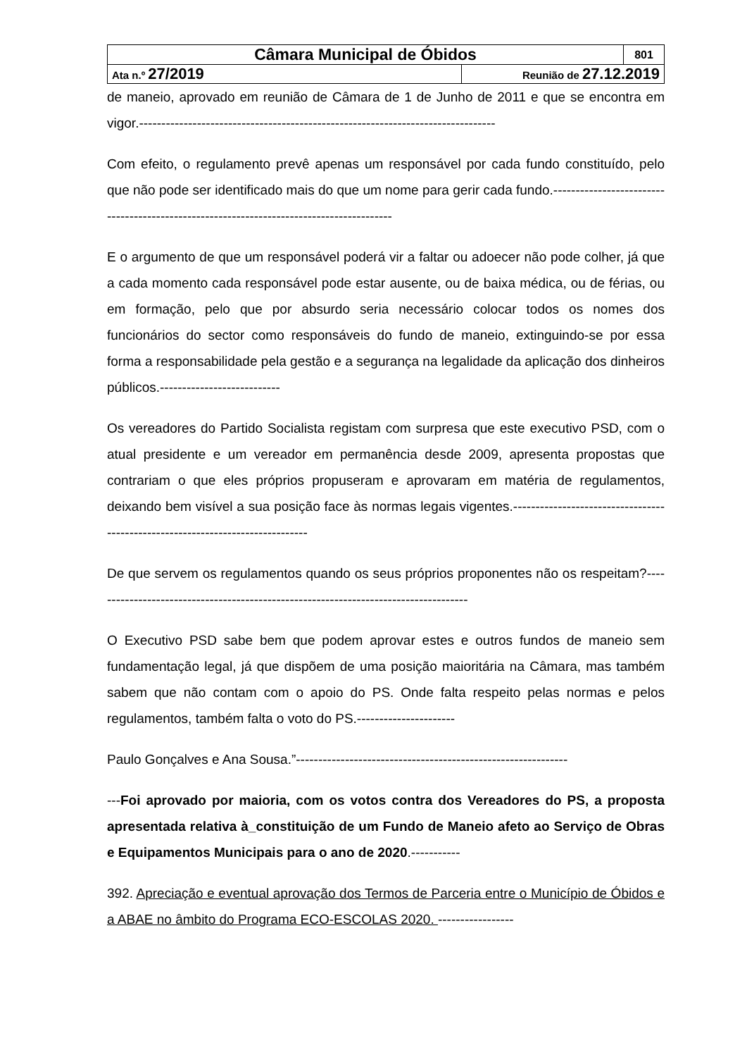| Câmara Municipal de Óbidos | | 801 |
| Ata n.º 27/2019 | Reunião de 27.12.2019 | |
de maneio, aprovado em reunião de Câmara de 1 de Junho de 2011 e que se encontra em vigor.--------------------------------------------------------------------------------
Com efeito, o regulamento prevê apenas um responsável por cada fundo constituído, pelo que não pode ser identificado mais do que um nome para gerir cada fundo.-----------------------------------------------------------------------------------------
E o argumento de que um responsável poderá vir a faltar ou adoecer não pode colher, já que a cada momento cada responsável pode estar ausente, ou de baixa médica, ou de férias, ou em formação, pelo que por absurdo seria necessário colocar todos os nomes dos funcionários do sector como responsáveis do fundo de maneio, extinguindo-se por essa forma a responsabilidade pela gestão e a segurança na legalidade da aplicação dos dinheiros públicos.---------------------------
Os vereadores do Partido Socialista registam com surpresa que este executivo PSD, com o atual presidente e um vereador em permanência desde 2009, apresenta propostas que contrariam o que eles próprios propuseram e aprovaram em matéria de regulamentos, deixando bem visível a sua posição face às normas legais vigentes.-------------------------------------------------------------------------------
De que servem os regulamentos quando os seus próprios proponentes não os respeitam?-------------------------------------------------------------------------------------
O Executivo PSD sabe bem que podem aprovar estes e outros fundos de maneio sem fundamentação legal, já que dispõem de uma posição maioritária na Câmara, mas também sabem que não contam com o apoio do PS. Onde falta respeito pelas normas e pelos regulamentos, também falta o voto do PS.----------------------
Paulo Gonçalves e Ana Sousa.”-------------------------------------------------------------
---Foi aprovado por maioria, com os votos contra dos Vereadores do PS, a proposta apresentada relativa à_constituição de um Fundo de Maneio afeto ao Serviço de Obras e Equipamentos Municipais para o ano de 2020.-----------
392. Apreciação e eventual aprovação dos Termos de Parceria entre o Município de Óbidos e a ABAE no âmbito do Programa ECO-ESCOLAS 2020. -----------------